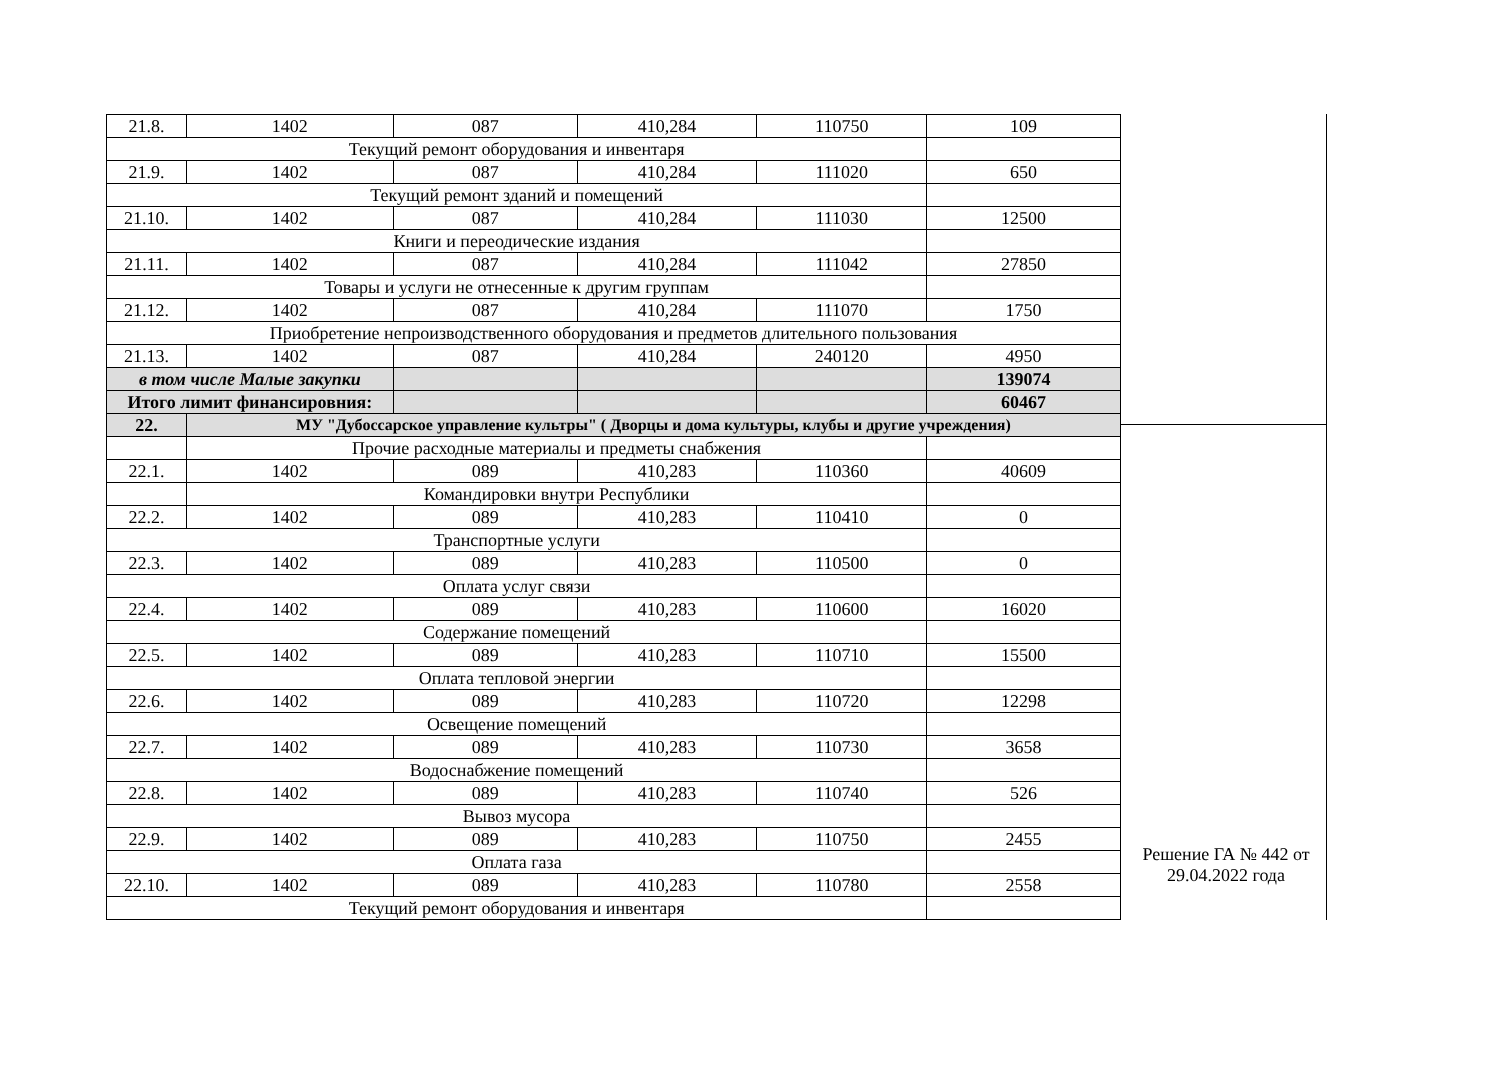| 21.8. | 1402 | 087 | 410,284 | 110750 | 109 |
| Текущий ремонт оборудования и инвентаря | | | | | |
| 21.9. | 1402 | 087 | 410,284 | 111020 | 650 |
| Текущий ремонт зданий и помещений | | | | | |
| 21.10. | 1402 | 087 | 410,284 | 111030 | 12500 |
| Книги и переодические издания | | | | | |
| 21.11. | 1402 | 087 | 410,284 | 111042 | 27850 |
| Товары и услуги не отнесенные к другим группам | | | | | |
| 21.12. | 1402 | 087 | 410,284 | 111070 | 1750 |
| Приобретение непроизводственного оборудования и предметов длительного пользования | | | | | |
| 21.13. | 1402 | 087 | 410,284 | 240120 | 4950 |
| в том числе Малые закупки | | | | | 139074 |
| Итого лимит финансировния: | | | | | 60467 |
| 22. | МУ "Дубоссарское управление культры" ( Дворцы и дома культуры, клубы и другие учреждения) | | | | |
| | Прочие расходные материалы и предметы снабжения | | | | |
| 22.1. | 1402 | 089 | 410,283 | 110360 | 40609 |
| | Командировки внутри Республики | | | | |
| 22.2. | 1402 | 089 | 410,283 | 110410 | 0 |
| Транспортные услуги | | | | | |
| 22.3. | 1402 | 089 | 410,283 | 110500 | 0 |
| Оплата услуг связи | | | | | |
| 22.4. | 1402 | 089 | 410,283 | 110600 | 16020 |
| Содержание помещений | | | | | |
| 22.5. | 1402 | 089 | 410,283 | 110710 | 15500 |
| Оплата тепловой энергии | | | | | |
| 22.6. | 1402 | 089 | 410,283 | 110720 | 12298 |
| Освещение помещений | | | | | |
| 22.7. | 1402 | 089 | 410,283 | 110730 | 3658 |
| Водоснабжение помещений | | | | | |
| 22.8. | 1402 | 089 | 410,283 | 110740 | 526 |
| Вывоз мусора | | | | | |
| 22.9. | 1402 | 089 | 410,283 | 110750 | 2455 |
| Оплата газа | | | | | |
| 22.10. | 1402 | 089 | 410,283 | 110780 | 2558 |
| Текущий ремонт оборудования и инвентаря | | | | | |
Решение ГА № 442 от 29.04.2022 года